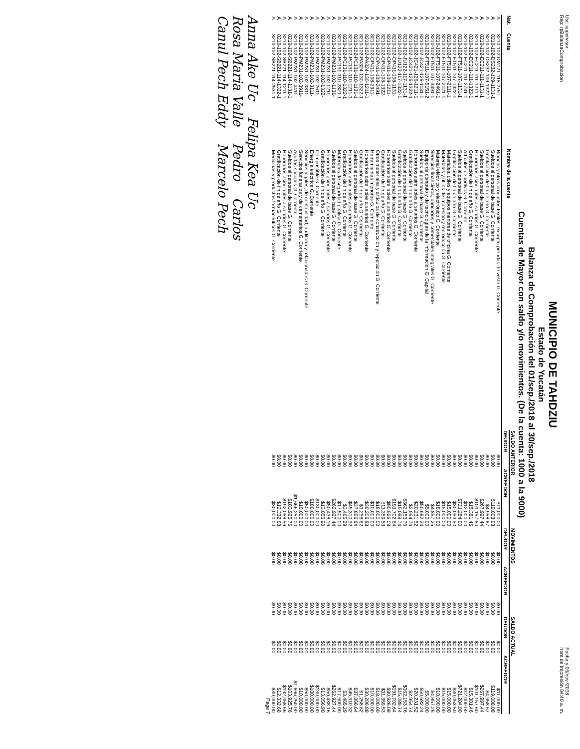Usr: supervisor
Rep: rpBalanzaComprobacion Fecha y 06/nov./2018
hora de Impresión 04:40 a. m.
MUNICIPIO DE TAHDZIU
Estado de Yucatán
Balanza de Comprobación del 01/sep./2018 al 30/sep./2018
Cuentas de Mayor con saldo y/o movimientos. (De la cuenta: 1000 a la 9000)
| Nat. | Cuenta | Nombre de la cuenta | SALDO ANTERIOR | | MOVIMIENTOS | | SALDO ACTUAL | |
| --- | --- | --- | --- | --- | --- | --- | --- | --- |
| | | | DEUDOR | ACREEDOR | DEUDOR | ACREEDOR | DEUDOR | ACREEDOR |
| A | 8210-102-DM121-118-2751- | Blancos y otros productos textiles, excepto prendas de vestir G. Corriente | $0.00 | $11,000.00 | $0.00 | $0.00 | $0.00 | $11,000.00 |
| A | 8210-102-DS232-109-1131-1 | Sueldos al personal de base G. Corriente | $0.00 | $119,008.08 | $0.00 | $0.00 | $0.00 | $119,008.08 |
| A | 8210-102-DS232-109-1322-1 | Gratificación de fin de año G. Corriente | $0.00 | $4,958.67 | $0.00 | $0.00 | $0.00 | $4,958.67 |
| A | 8210-102-EC211-111-1131-1 | Sueldos al personal de base G. Corriente | $0.00 | $267,997.44 | $0.00 | $0.00 | $0.00 | $267,997.44 |
| A | 8210-102-EC211-111-1211-1 | Honorarios asimilables a salarios G. Corriente | $0.00 | $101,157.60 | $0.00 | $0.00 | $0.00 | $101,157.60 |
| A | 8210-102-EC211-111-1322-1 | Gratificación de fin de año G. Corriente | $0.00 | $15,381.46 | $0.00 | $0.00 | $0.00 | $15,381.46 |
| A | 8210-102-EC211-111-2731-1 | Artículos deportivos G. Corriente | $0.00 | $12,000.00 | $0.00 | $0.00 | $0.00 | $12,000.00 |
| A | 8210-102-FT511-107-1131-1 | Sueldos al personal de base G. Corriente | $0.00 | $721,284.00 | $0.00 | $0.00 | $0.00 | $721,284.00 |
| A | 8210-102-FT511-107-1322-1 | Gratificación de fin de año G. Corriente | $0.00 | $30,053.50 | $0.00 | $0.00 | $0.00 | $30,053.50 |
| A | 8210-102-FT511-107-2111-1 | Materiales, útiles y equipos menores de oficina G. Corriente | $0.00 | $15,000.00 | $0.00 | $0.00 | $0.00 | $15,000.00 |
| A | 8210-102-FT511-107-2121-1 | Materiales y útiles de impresión y reproducción G. Corriente | $0.00 | $15,000.00 | $0.00 | $0.00 | $0.00 | $15,000.00 |
| A | 8210-102-FT511-107-2461-1 | Material eléctrico y electrónico G. Corriente | $0.00 | $18,000.00 | $0.00 | $0.00 | $0.00 | $18,000.00 |
| A | 8210-102-FT511-107-3491-1 | Servicios financieros, bancarios y comerciales integrales G. Corriente | $0.00 | $4,857.25 | $0.00 | $0.00 | $0.00 | $4,857.25 |
| A | 8210-102-FT511-107-5151-2 | Equipo de cómputo y de tecnologías de la información G. Capital | $0.00 | $5,000.00 | $0.00 | $0.00 | $0.00 | $5,000.00 |
| A | 8210-102-JC421-126-1131-1 | Sueldos al personal de base G. Corriente | $0.00 | $50,682.24 | $0.00 | $0.00 | $0.00 | $50,682.24 |
| A | 8210-102-JC421-126-1211-1 | Honorarios asimilables a salarios G. Corriente | $0.00 | $20,231.52 | $0.00 | $0.00 | $0.00 | $20,231.52 |
| A | 8210-102-JC421-126-1322-1 | Gratificación de fin de año G. Corriente | $0.00 | $2,954.74 | $0.00 | $0.00 | $0.00 | $2,954.74 |
| A | 8210-102-JU122-117-1131-1 | Sueldos al personal de base G. Corriente | $0.00 | $362,153.76 | $0.00 | $0.00 | $0.00 | $362,153.76 |
| A | 8210-102-JU122-117-1322-1 | Gratificación de fin de año G. Corriente | $0.00 | $15,089.74 | $0.00 | $0.00 | $0.00 | $15,089.74 |
| A | 8210-102-OP411-108-1131- | Sueldos al personal de base G. Corriente | $0.00 | $191,702.64 | $0.00 | $0.00 | $0.00 | $191,702.64 |
| A | 8210-102-OP411-108-1211- | Honorarios asimilables a salarios G. Corriente | $0.00 | $80,926.08 | $0.00 | $0.00 | $0.00 | $80,926.08 |
| A | 8210-102-OP411-108-1322- | Gratificación de fin de año G. Corriente | $0.00 | $11,359.53 | $0.00 | $0.00 | $0.00 | $11,359.53 |
| A | 8210-102-OP411-108-2491- | Otros materiales y artículos de construcción y reparación G. Corriente | $0.00 | $18,000.00 | $0.00 | $0.00 | $0.00 | $18,000.00 |
| A | 8210-102-OP411-108-2911- | Herramientas menores G. Corriente | $0.00 | $10,000.00 | $0.00 | $0.00 | $0.00 | $10,000.00 |
| A | 8210-102-PA324-130-1211-1 | Honorarios asimilables a salarios G. Corriente | $0.00 | $30,206.88 | $0.00 | $0.00 | $0.00 | $30,206.88 |
| A | 8210-102-PA324-130-1322-1 | Gratificación de fin de año G. Corriente | $0.00 | $1,258.62 | $0.00 | $0.00 | $0.00 | $1,258.62 |
| A | 8210-102-PC131-110-1131-1 | Sueldos al personal de base G. Corriente | $0.00 | $37,856.64 | $0.00 | $0.00 | $0.00 | $37,856.64 |
| A | 8210-102-PC131-110-1211-1 | Honorarios asimilables a salarios G. Corriente | $0.00 | $45,310.32 | $0.00 | $0.00 | $0.00 | $45,310.32 |
| A | 8210-102-PC131-110-1322-1 | Gratificación de fin de año G. Corriente | $0.00 | $3,465.29 | $0.00 | $0.00 | $0.00 | $3,465.29 |
| A | 8210-102-PC131-110-2821-1 | Materiales de seguridad pública G. Corriente | $0.00 | $17,500.00 | $0.00 | $0.00 | $0.00 | $17,500.00 |
| A | 8210-102-PM231-102-1131- | Sueldos al personal de base G. Corriente | $0.00 | $262,927.44 | $0.00 | $0.00 | $0.00 | $262,927.44 |
| A | 8210-102-PM231-102-1211- | Honorarios asimilables a salarios G. Corriente | $0.00 | $50,438.16 | $0.00 | $0.00 | $0.00 | $50,438.16 |
| A | 8210-102-PM231-102-1322- | Gratificación de fin de año G. Corriente | $0.00 | $13,056.90 | $0.00 | $0.00 | $0.00 | $13,056.90 |
| A | 8210-102-PM231-102-2611- | Combustible G. Corriente | $0.00 | $130,000.00 | $0.00 | $0.00 | $0.00 | $130,000.00 |
| A | 8210-102-PM231-102-3111- | Energía eléctrica G. Corriente | $0.00 | $180,000.00 | $0.00 | $0.00 | $0.00 | $180,000.00 |
| A | 8210-102-PM231-102-3311- | Servicios legales, de contabilidad, auditoría y relacionados G. Corriente | $0.00 | $50,000.00 | $0.00 | $0.00 | $0.00 | $50,000.00 |
| A | 8210-102-PM231-102-3911- | Servicios funerarios y de cementerios G. Corriente | $0.00 | $10,000.00 | $0.00 | $0.00 | $0.00 | $10,000.00 |
| A | 8210-102-PM231-102-4411- | Ayudas sociales G. Corriente | $0.00 | $1,666,250.00 | $0.00 | $0.00 | $0.00 | $1,666,250.00 |
| A | 8210-102-SB221-114-1131-1 | Sueldos al personal de base G. Corriente | $0.00 | $103,925.76 | $0.00 | $0.00 | $0.00 | $103,925.76 |
| A | 8210-102-SB221-114-1211-1 | Honorarios asimilables a salarios G. Corriente | $0.00 | $192,058.56 | $0.00 | $0.00 | $0.00 | $192,058.56 |
| A | 8210-102-SB221-114-1322-1 | Gratificación de fin de año G. Corriente | $0.00 | $12,332.68 | $0.00 | $0.00 | $0.00 | $12,332.68 |
| A | 8210-102-SB221-114-2531-1 | Medicinas y productos farmacéuticos G. Corriente | $0.00 | $30,000.00 | $0.00 | $0.00 | $0.00 | $30,000.00 |
Page 7
Anna Ake Uc Felipa Kea Uc
Rosa Maria Valle Pedro Carlos
Canul Pech Eddy Marcelo Pech